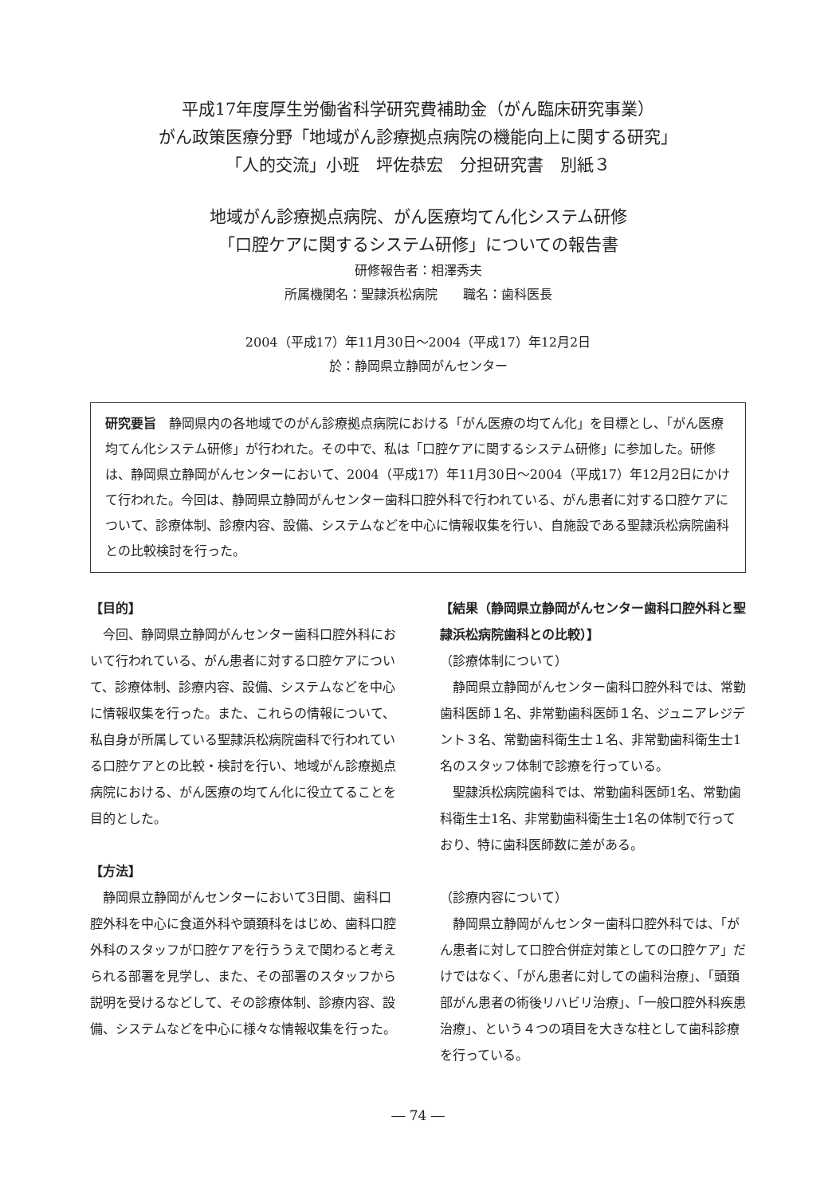平成17年度厚生労働省科学研究費補助金（がん臨床研究事業）
がん政策医療分野「地域がん診療拠点病院の機能向上に関する研究」
「人的交流」小班　坪佐恭宏　分担研究書　別紙３
地域がん診療拠点病院、がん医療均てん化システム研修
「口腔ケアに関するシステム研修」についての報告書
研修報告者：相澤秀夫
所属機関名：聖隷浜松病院　　職名：歯科医長
2004（平成17）年11月30日～2004（平成17）年12月2日
於：静岡県立静岡がんセンター
研究要旨　静岡県内の各地域でのがん診療拠点病院における「がん医療の均てん化」を目標とし、「がん医療均てん化システム研修」が行われた。その中で、私は「口腔ケアに関するシステム研修」に参加した。研修は、静岡県立静岡がんセンターにおいて、2004（平成17）年11月30日～2004（平成17）年12月2日にかけて行われた。今回は、静岡県立静岡がんセンター歯科口腔外科で行われている、がん患者に対する口腔ケアについて、診療体制、診療内容、設備、システムなどを中心に情報収集を行い、自施設である聖隷浜松病院歯科との比較検討を行った。
【目的】
今回、静岡県立静岡がんセンター歯科口腔外科において行われている、がん患者に対する口腔ケアについて、診療体制、診療内容、設備、システムなどを中心に情報収集を行った。また、これらの情報について、私自身が所属している聖隷浜松病院歯科で行われている口腔ケアとの比較・検討を行い、地域がん診療拠点病院における、がん医療の均てん化に役立てることを目的とした。
【方法】
静岡県立静岡がんセンターにおいて3日間、歯科口腔外科を中心に食道外科や頭頚科をはじめ、歯科口腔外科のスタッフが口腔ケアを行ううえで関わると考えられる部署を見学し、また、その部署のスタッフから説明を受けるなどして、その診療体制、診療内容、設備、システムなどを中心に様々な情報収集を行った。
【結果（静岡県立静岡がんセンター歯科口腔外科と聖隷浜松病院歯科との比較）】
（診療体制について）
静岡県立静岡がんセンター歯科口腔外科では、常勤歯科医師１名、非常勤歯科医師１名、ジュニアレジデント３名、常勤歯科衛生士１名、非常勤歯科衛生士1名のスタッフ体制で診療を行っている。
聖隷浜松病院歯科では、常勤歯科医師1名、常勤歯科衛生士1名、非常勤歯科衛生士1名の体制で行っており、特に歯科医師数に差がある。
（診療内容について）
静岡県立静岡がんセンター歯科口腔外科では、「がん患者に対して口腔合併症対策としての口腔ケア」だけではなく、「がん患者に対しての歯科治療」、「頭頚部がん患者の術後リハビリ治療」、「一般口腔外科疾患治療」、という４つの項目を大きな柱として歯科診療を行っている。
― 74 ―